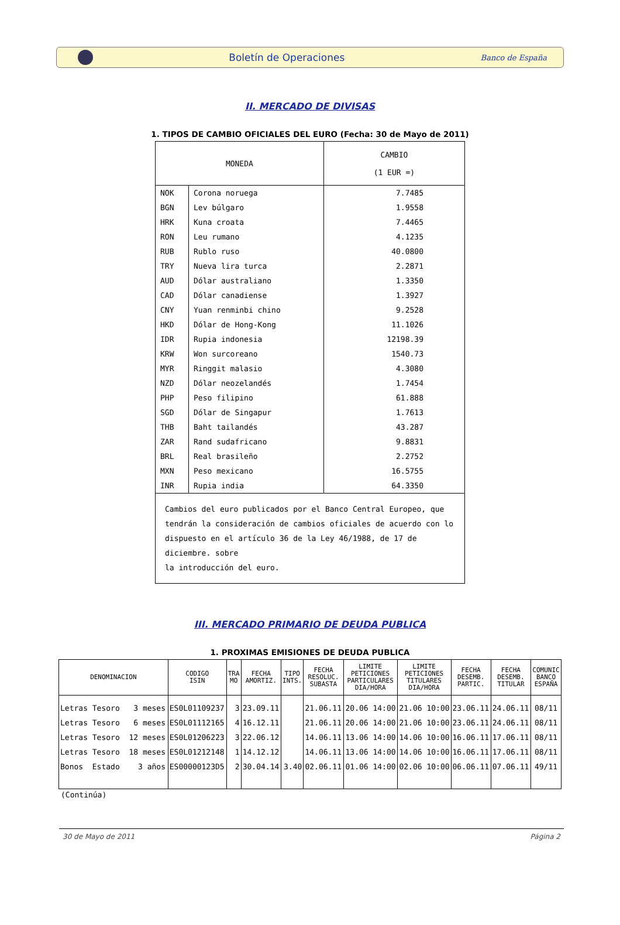Boletín de Operaciones Banco de España
II. MERCADO DE DIVISAS
1. TIPOS DE CAMBIO OFICIALES DEL EURO (Fecha: 30 de Mayo de 2011)
| MONEDA | | CAMBIO (1 EUR =) |
| --- | --- | --- |
| NOK | Corona noruega | 7.7485 |
| BGN | Lev búlgaro | 1.9558 |
| HRK | Kuna croata | 7.4465 |
| RON | Leu rumano | 4.1235 |
| RUB | Rublo ruso | 40.0800 |
| TRY | Nueva lira turca | 2.2871 |
| AUD | Dólar australiano | 1.3350 |
| CAD | Dólar canadiense | 1.3927 |
| CNY | Yuan renminbi chino | 9.2528 |
| HKD | Dólar de Hong-Kong | 11.1026 |
| IDR | Rupia indonesia | 12198.39 |
| KRW | Won surcoreano | 1540.73 |
| MYR | Ringgit malasio | 4.3080 |
| NZD | Dólar neozelandés | 1.7454 |
| PHP | Peso filipino | 61.888 |
| SGD | Dólar de Singapur | 1.7613 |
| THB | Baht tailandés | 43.287 |
| ZAR | Rand sudafricano | 9.8831 |
| BRL | Real brasileño | 2.2752 |
| MXN | Peso mexicano | 16.5755 |
| INR | Rupia india | 64.3350 |
| Cambios del euro publicados por el Banco Central Europeo, que tendrán la consideración de cambios oficiales de acuerdo con lo dispuesto en el artículo 36 de la Ley 46/1988, de 17 de diciembre. sobre la introducción del euro. | | |
III. MERCADO PRIMARIO DE DEUDA PUBLICA
1. PROXIMAS EMISIONES DE DEUDA PUBLICA
| DENOMINACION | CODIGO ISIN | TRA MO | FECHA AMORTIZ. | TIPO INTS. | FECHA RESOLUC. SUBASTA | LIMITE PETICIONES PARTICULARES DIA/HORA | LIMITE PETICIONES TITULARES DIA/HORA | FECHA DESEMB. PARTIC. | FECHA DESEMB. TITULAR | COMUNIC BANCO ESPAÑA |
| --- | --- | --- | --- | --- | --- | --- | --- | --- | --- | --- |
| Letras Tesoro 3 meses | ES0L01109237 | 3 | 23.09.11 | | 21.06.11 | 20.06 14:00 | 21.06 10:00 | 23.06.11 | 24.06.11 | 08/11 |
| Letras Tesoro 6 meses | ES0L01112165 | 4 | 16.12.11 | | 21.06.11 | 20.06 14:00 | 21.06 10:00 | 23.06.11 | 24.06.11 | 08/11 |
| Letras Tesoro 12 meses | ES0L01206223 | 3 | 22.06.12 | | 14.06.11 | 13.06 14:00 | 14.06 10:00 | 16.06.11 | 17.06.11 | 08/11 |
| Letras Tesoro 18 meses | ES0L01212148 | 1 | 14.12.12 | | 14.06.11 | 13.06 14:00 | 14.06 10:00 | 16.06.11 | 17.06.11 | 08/11 |
| Bonos Estado 3 años | ES00000123D5 | 2 | 30.04.14 | 3.40 | 02.06.11 | 01.06 14:00 | 02.06 10:00 | 06.06.11 | 07.06.11 | 49/11 |
(Continúa)
30 de Mayo de 2011 Página 2